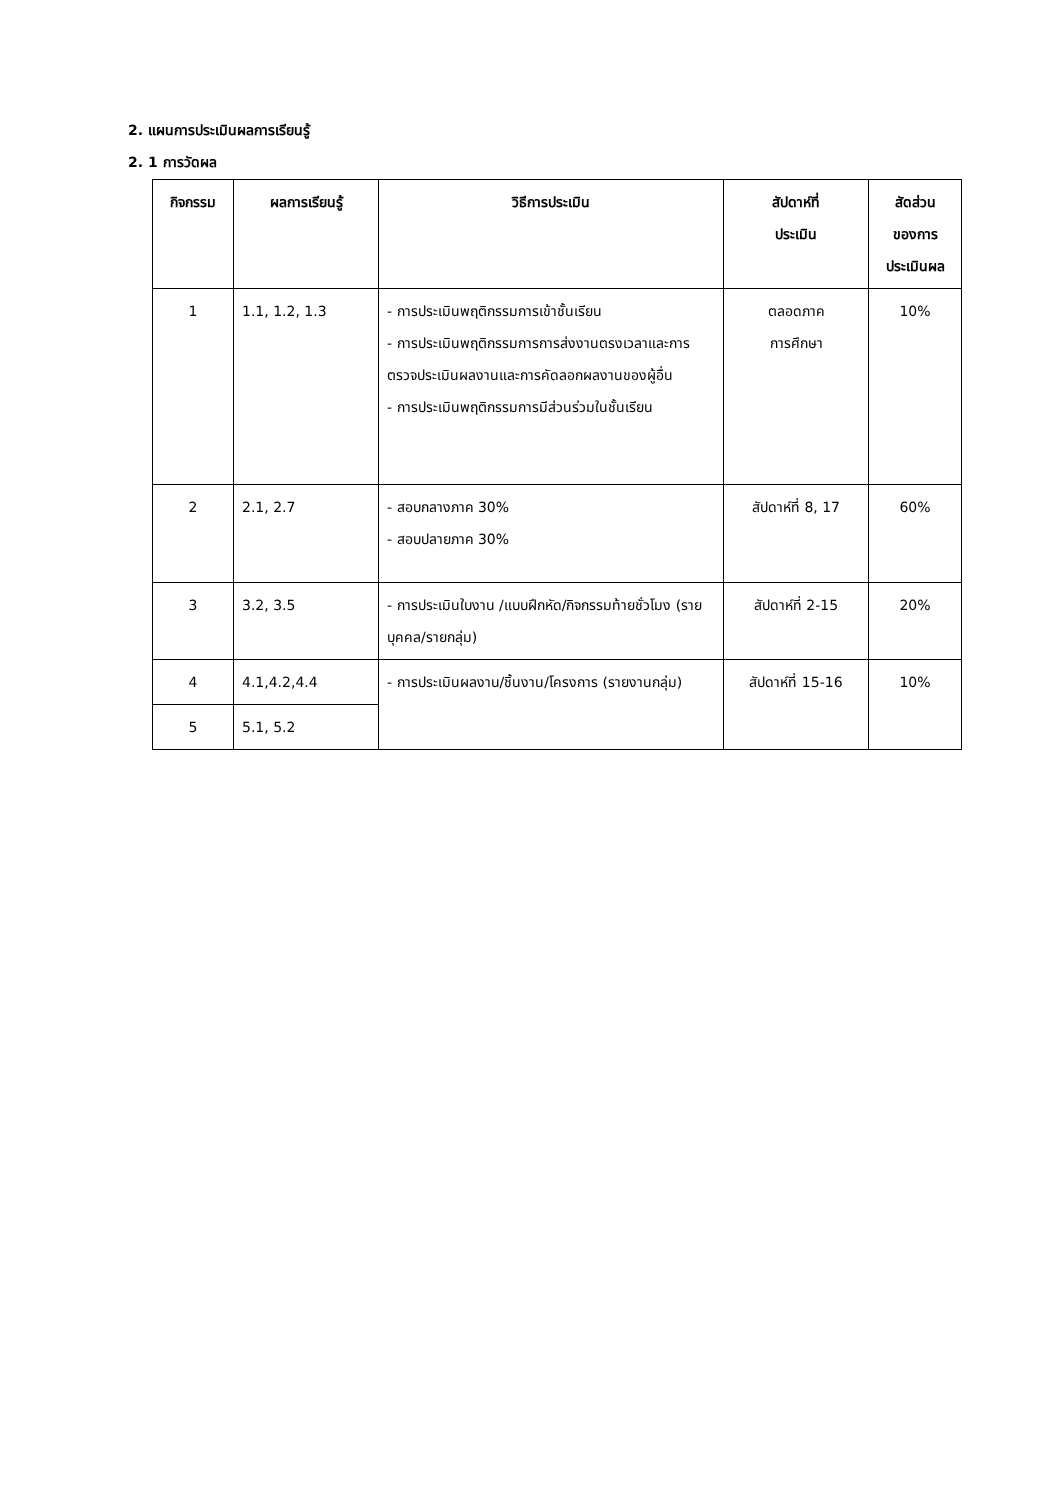2. แผนการประเมินผลการเรียนรู้
2. 1 การวัดผล
| กิจกรรม | ผลการเรียนรู้ | วิธีการประเมิน | สัปดาห์ที่ ประเมิน | สัดส่วน ของการ ประเมินผล |
| --- | --- | --- | --- | --- |
| 1 | 1.1, 1.2, 1.3 | - การประเมินพฤติกรรมการเข้าชั้นเรียน - การประเมินพฤติกรรมการการส่งงานตรงเวลาและการตรวจประเมินผลงานและการคัดลอกผลงานของผู้อื่น - การประเมินพฤติกรรมการมีส่วนร่วมในชั้นเรียน | ตลอดภาค การศึกษา | 10% |
| 2 | 2.1, 2.7 | - สอบกลางภาค 30% - สอบปลายภาค 30% | สัปดาห์ที่ 8, 17 | 60% |
| 3 | 3.2, 3.5 | - การประเมินใบงาน /แบบฝึกหัด/กิจกรรมท้ายชั่วโมง (รายบุคคล/รายกลุ่ม) | สัปดาห์ที่ 2-15 | 20% |
| 4 | 4.1,4.2,4.4 | - การประเมินผลงาน/ชิ้นงาน/โครงการ (รายงานกลุ่ม) | สัปดาห์ที่ 15-16 | 10% |
| 5 | 5.1, 5.2 | | | |